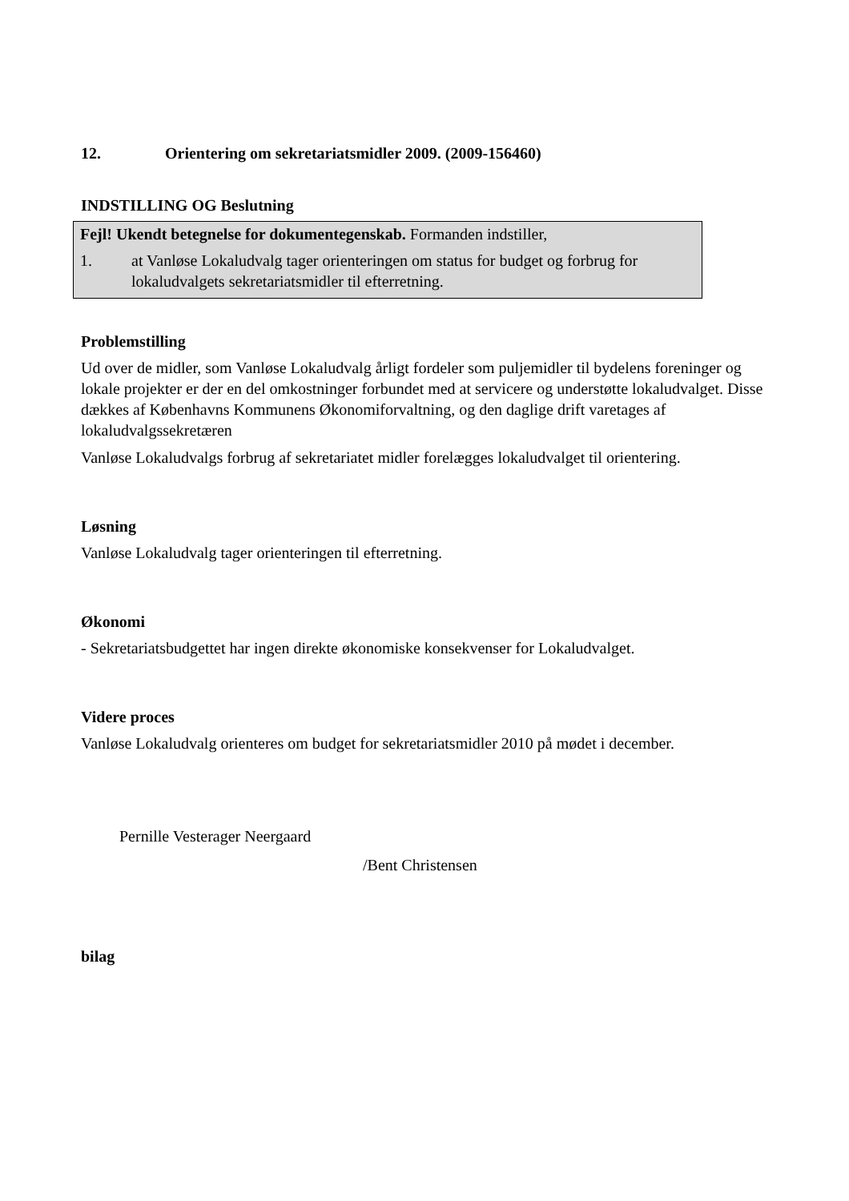12. Orientering om sekretariatsmidler 2009. (2009-156460)
INDSTILLING OG Beslutning
Fejl! Ukendt betegnelse for dokumentegenskab. Formanden indstiller,
1. at Vanløse Lokaludvalg tager orienteringen om status for budget og forbrug for lokaludvalgets sekretariatsmidler til efterretning.
Problemstilling
Ud over de midler, som Vanløse Lokaludvalg årligt fordeler som puljemidler til bydelens foreninger og lokale projekter er der en del omkostninger forbundet med at servicere og understøtte lokaludvalget. Disse dækkes af Københavns Kommunens Økonomiforvaltning, og den daglige drift varetages af lokaludvalgssekretæren
Vanløse Lokaludvalgs forbrug af sekretariatet midler forelægges lokaludvalget til orientering.
Løsning
Vanløse Lokaludvalg tager orienteringen til efterretning.
Økonomi
- Sekretariatsbudgettet har ingen direkte økonomiske konsekvenser for Lokaludvalget.
Videre proces
Vanløse Lokaludvalg orienteres om budget for sekretariatsmidler 2010 på mødet i december.
Pernille Vesterager Neergaard
/Bent Christensen
bilag